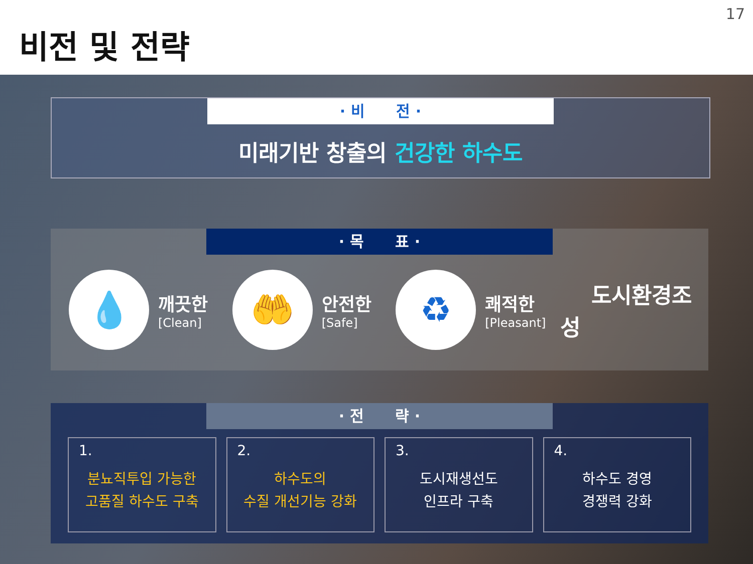비전 및 전략
17
· 비 전 ·
미래기반 창출의 건강한 하수도
· 목 표 ·
💧
깨끗한
[Clean]
🤲
안전한
[Safe]
♻
쾌적한
[Pleasant]
도시환경조성
· 전 략 ·
1.
분뇨직투입 가능한
고품질 하수도 구축
2.
하수도의
수질 개선기능 강화
3.
도시재생선도
인프라 구축
4.
하수도 경영
경쟁력 강화